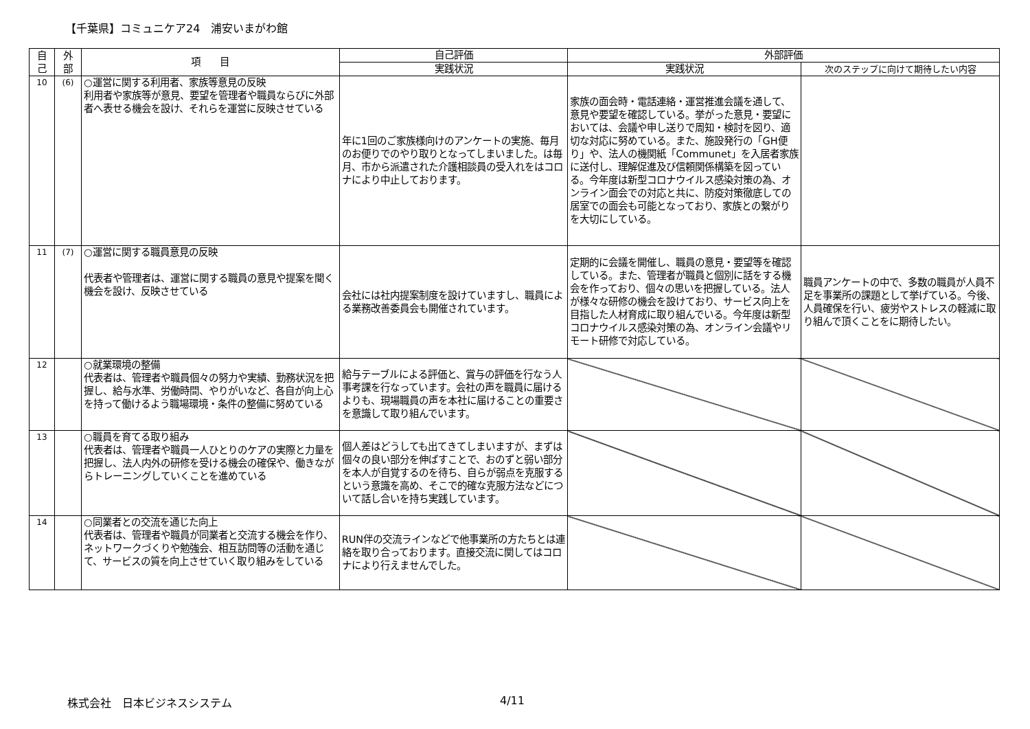【千葉県】コミュニケア24　浦安いまがわ館
| 自 己 | 外 部 | 項 目 | 自己評価 | 外部評価 | |
| --- | --- | --- | --- | --- | --- |
| | | | 実践状況 | 実践状況 | 次のステップに向けて期待したい内容 |
| 10 | (6) | ○運営に関する利用者、家族等意見の反映 利用者や家族等が意見、要望を管理者や職員ならびに外部者へ表せる機会を設け、それらを運営に反映させている | 年に1回のご家族様向けのアンケートの実施、毎月のお便りでのやり取りとなってしまいました。は毎月、市から派遣された介護相談員の受入れをはコロナにより中止しております。 | 家族の面会時・電話連絡・運営推進会議を通して、意見や要望を確認している。挙がった意見・要望においては、会議や申し送りで周知・検討を図り、適切な対応に努めている。また、施設発行の「GH便り」や、法人の機関紙「Communet」を入居者家族に送付し、理解促進及び信頼関係構築を図っている。今年度は新型コロナウイルス感染対策の為、オンライン面会での対応と共に、防疫対策徹底しての居室での面会も可能となっており、家族との繋がりを大切にしている。 | |
| 11 | (7) | ○運営に関する職員意見の反映 代表者や管理者は、運営に関する職員の意見や提案を聞く機会を設け、反映させている | 会社には社内提案制度を設けていますし、職員による業務改善委員会も開催されています。 | 定期的に会議を開催し、職員の意見・要望等を確認している。また、管理者が職員と個別に話をする機会を作っており、個々の思いを把握している。法人が様々な研修の機会を設けており、サービス向上を目指した人材育成に取り組んでいる。今年度は新型コロナウイルス感染対策の為、オンライン会議やリモート研修で対応している。 | 職員アンケートの中で、多数の職員が人員不足を事業所の課題として挙げている。今後、人員確保を行い、疲労やストレスの軽減に取り組んで頂くことをに期待したい。 |
| 12 | | ○就業環境の整備 代表者は、管理者や職員個々の努力や実績、勤務状況を把握し、給与水準、労働時間、やりがいなど、各自が向上心を持って働けるよう職場環境・条件の整備に努めている | 給与テーブルによる評価と、賞与の評価を行なう人事考課を行なっています。会社の声を職員に届けるよりも、現場職員の声を本社に届けることの重要さを意識して取り組んでいます。 | | |
| 13 | | ○職員を育てる取り組み 代表者は、管理者や職員一人ひとりのケアの実際と力量を把握し、法人内外の研修を受ける機会の確保や、働きながらトレーニングしていくことを進めている | 個人差はどうしても出てきてしまいますが、まずは個々の良い部分を伸ばすことで、おのずと弱い部分を本人が自覚するのを待ち、自らが弱点を克服するという意識を高め、そこで的確な克服方法などについて話し合いを持ち実践しています。 | | |
| 14 | | ○同業者との交流を通じた向上 代表者は、管理者や職員が同業者と交流する機会を作り、ネットワークづくりや勉強会、相互訪問等の活動を通じて、サービスの質を向上させていく取り組みをしている | RUN伴の交流ラインなどで他事業所の方たちとは連絡を取り合っております。直接交流に関してはコロナにより行えませんでした。 | | |
株式会社　日本ビジネスシステム 4/11